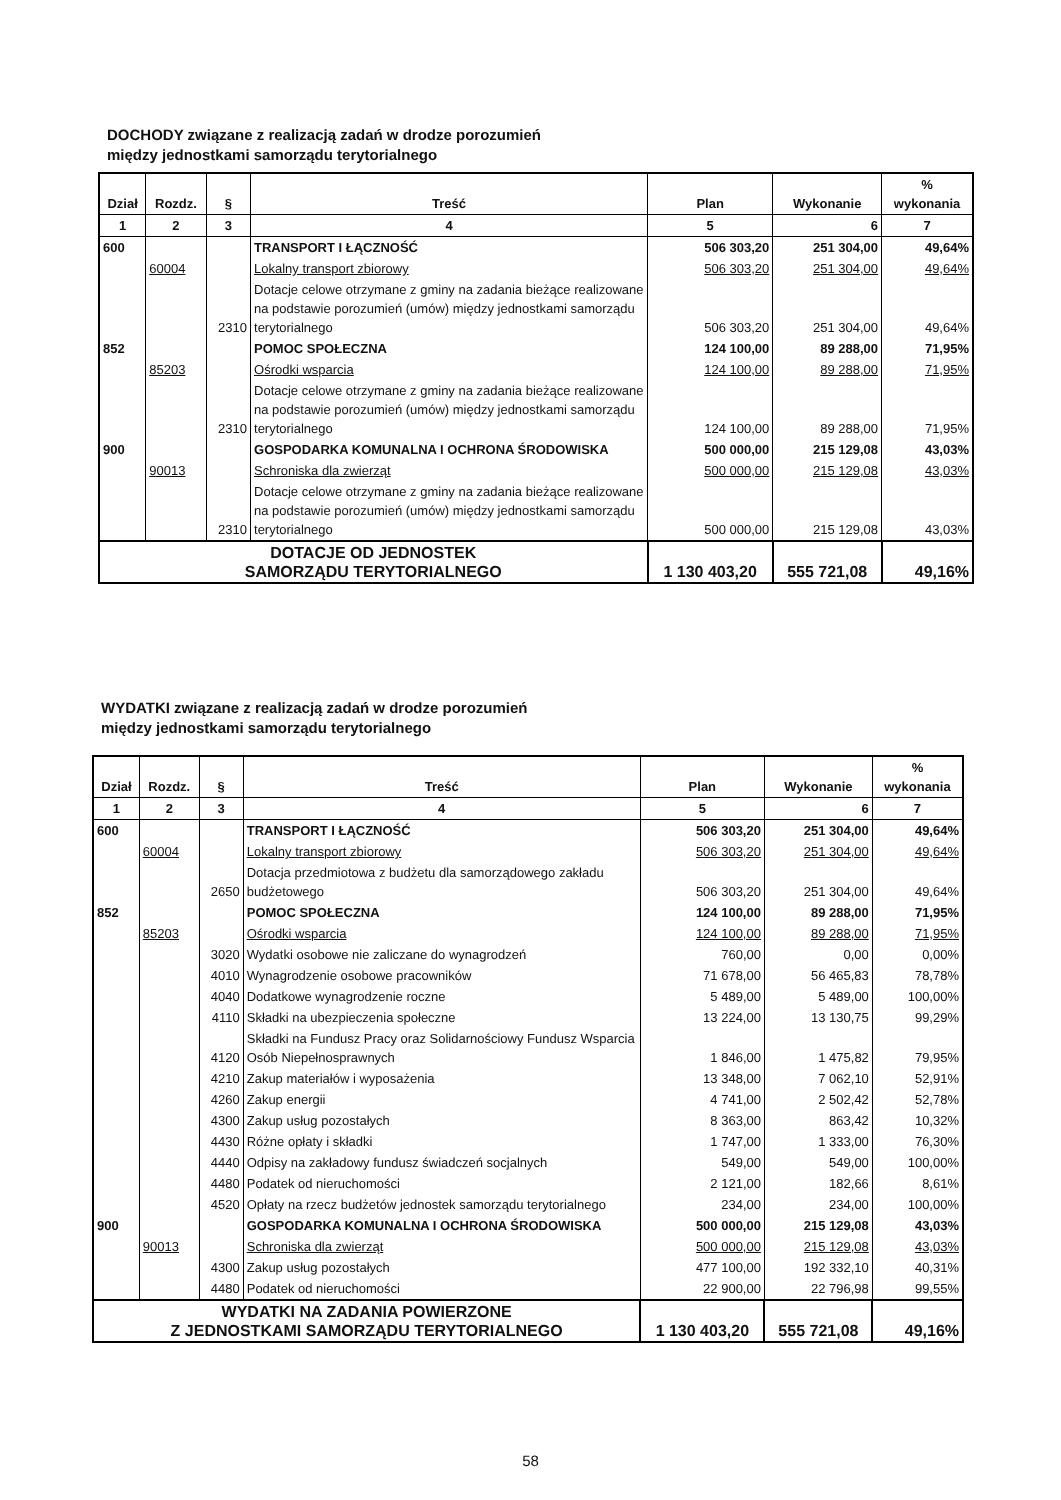DOCHODY związane z realizacją zadań w drodze porozumień
między jednostkami samorządu terytorialnego
| Dział | Rozdz. | § | Treść | Plan | Wykonanie | % wykonania |
| --- | --- | --- | --- | --- | --- | --- |
| 1 | 2 | 3 | 4 | 5 | 6 | 7 |
| 600 | | | TRANSPORT I ŁĄCZNOŚĆ | 506 303,20 | 251 304,00 | 49,64% |
| | 60004 | | Lokalny transport zbiorowy | 506 303,20 | 251 304,00 | 49,64% |
| | | 2310 | Dotacje celowe otrzymane z gminy na zadania bieżące realizowane na podstawie porozumień (umów) między jednostkami samorządu terytorialnego | 506 303,20 | 251 304,00 | 49,64% |
| 852 | | | POMOC SPOŁECZNA | 124 100,00 | 89 288,00 | 71,95% |
| | 85203 | | Ośrodki wsparcia | 124 100,00 | 89 288,00 | 71,95% |
| | | 2310 | Dotacje celowe otrzymane z gminy na zadania bieżące realizowane na podstawie porozumień (umów) między jednostkami samorządu terytorialnego | 124 100,00 | 89 288,00 | 71,95% |
| 900 | | | GOSPODARKA KOMUNALNA I OCHRONA ŚRODOWISKA | 500 000,00 | 215 129,08 | 43,03% |
| | 90013 | | Schroniska dla zwierząt | 500 000,00 | 215 129,08 | 43,03% |
| | | 2310 | Dotacje celowe otrzymane z gminy na zadania bieżące realizowane na podstawie porozumień (umów) między jednostkami samorządu terytorialnego | 500 000,00 | 215 129,08 | 43,03% |
| DOTACJE OD JEDNOSTEK SAMORZĄDU TERYTORIALNEGO | | | | 1 130 403,20 | 555 721,08 | 49,16% |
WYDATKI związane z realizacją zadań w drodze porozumień
między jednostkami samorządu terytorialnego
| Dział | Rozdz. | § | Treść | Plan | Wykonanie | % wykonania |
| --- | --- | --- | --- | --- | --- | --- |
| 1 | 2 | 3 | 4 | 5 | 6 | 7 |
| 600 | | | TRANSPORT I ŁĄCZNOŚĆ | 506 303,20 | 251 304,00 | 49,64% |
| | 60004 | | Lokalny transport zbiorowy | 506 303,20 | 251 304,00 | 49,64% |
| | | 2650 | Dotacja przedmiotowa z budżetu dla samorządowego zakładu budżetowego | 506 303,20 | 251 304,00 | 49,64% |
| 852 | | | POMOC SPOŁECZNA | 124 100,00 | 89 288,00 | 71,95% |
| | 85203 | | Ośrodki wsparcia | 124 100,00 | 89 288,00 | 71,95% |
| | | 3020 | Wydatki osobowe nie zaliczane do wynagrodzeń | 760,00 | 0,00 | 0,00% |
| | | 4010 | Wynagrodzenie osobowe pracowników | 71 678,00 | 56 465,83 | 78,78% |
| | | 4040 | Dodatkowe wynagrodzenie roczne | 5 489,00 | 5 489,00 | 100,00% |
| | | 4110 | Składki na ubezpieczenia społeczne | 13 224,00 | 13 130,75 | 99,29% |
| | | 4120 | Składki na Fundusz Pracy oraz Solidarnościowy Fundusz Wsparcia Osób Niepełnosprawnych | 1 846,00 | 1 475,82 | 79,95% |
| | | 4210 | Zakup materiałów i wyposażenia | 13 348,00 | 7 062,10 | 52,91% |
| | | 4260 | Zakup energii | 4 741,00 | 2 502,42 | 52,78% |
| | | 4300 | Zakup usług pozostałych | 8 363,00 | 863,42 | 10,32% |
| | | 4430 | Różne opłaty i składki | 1 747,00 | 1 333,00 | 76,30% |
| | | 4440 | Odpisy na zakładowy fundusz świadczeń socjalnych | 549,00 | 549,00 | 100,00% |
| | | 4480 | Podatek od nieruchomości | 2 121,00 | 182,66 | 8,61% |
| | | 4520 | Opłaty na rzecz budżetów jednostek samorządu terytorialnego | 234,00 | 234,00 | 100,00% |
| 900 | | | GOSPODARKA KOMUNALNA I OCHRONA ŚRODOWISKA | 500 000,00 | 215 129,08 | 43,03% |
| | 90013 | | Schroniska dla zwierząt | 500 000,00 | 215 129,08 | 43,03% |
| | | 4300 | Zakup usług pozostałych | 477 100,00 | 192 332,10 | 40,31% |
| | | 4480 | Podatek od nieruchomości | 22 900,00 | 22 796,98 | 99,55% |
| WYDATKI NA ZADANIA POWIERZONE Z JEDNOSTKAMI SAMORZĄDU TERYTORIALNEGO | | | | 1 130 403,20 | 555 721,08 | 49,16% |
58